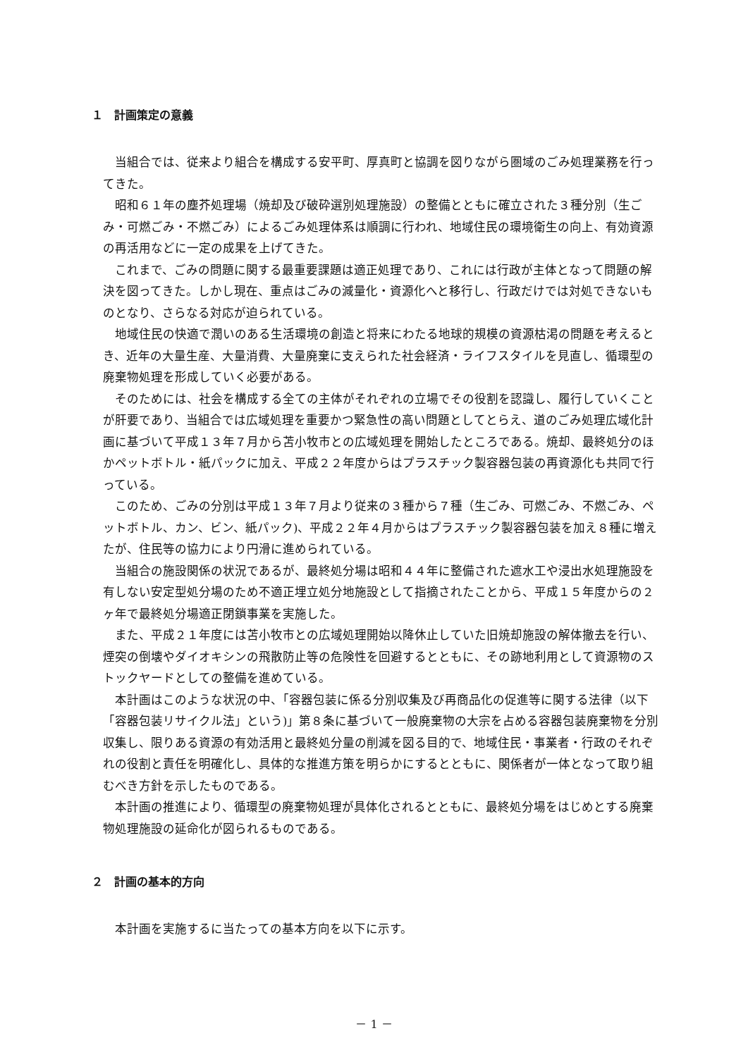１　計画策定の意義
当組合では、従来より組合を構成する安平町、厚真町と協調を図りながら圏域のごみ処理業務を行ってきた。
昭和６１年の塵芥処理場（焼却及び破砕選別処理施設）の整備とともに確立された３種分別（生ごみ・可燃ごみ・不燃ごみ）によるごみ処理体系は順調に行われ、地域住民の環境衛生の向上、有効資源の再活用などに一定の成果を上げてきた。
これまで、ごみの問題に関する最重要課題は適正処理であり、これには行政が主体となって問題の解決を図ってきた。しかし現在、重点はごみの減量化・資源化へと移行し、行政だけでは対処できないものとなり、さらなる対応が迫られている。
地域住民の快適で潤いのある生活環境の創造と将来にわたる地球的規模の資源枯渇の問題を考えるとき、近年の大量生産、大量消費、大量廃棄に支えられた社会経済・ライフスタイルを見直し、循環型の廃棄物処理を形成していく必要がある。
そのためには、社会を構成する全ての主体がそれぞれの立場でその役割を認識し、履行していくことが肝要であり、当組合では広域処理を重要かつ緊急性の高い問題としてとらえ、道のごみ処理広域化計画に基づいて平成１３年７月から苫小牧市との広域処理を開始したところである。焼却、最終処分のほかペットボトル・紙パックに加え、平成２２年度からはプラスチック製容器包装の再資源化も共同で行っている。
このため、ごみの分別は平成１３年７月より従来の３種から７種（生ごみ、可燃ごみ、不燃ごみ、ペットボトル、カン、ビン、紙パック)、平成２２年４月からはプラスチック製容器包装を加え８種に増えたが、住民等の協力により円滑に進められている。
当組合の施設関係の状況であるが、最終処分場は昭和４４年に整備された遮水工や浸出水処理施設を有しない安定型処分場のため不適正埋立処分地施設として指摘されたことから、平成１５年度からの２ヶ年で最終処分場適正閉鎖事業を実施した。
また、平成２１年度には苫小牧市との広域処理開始以降休止していた旧焼却施設の解体撤去を行い、煙突の倒壊やダイオキシンの飛散防止等の危険性を回避するとともに、その跡地利用として資源物のストックヤードとしての整備を進めている。
本計画はこのような状況の中、「容器包装に係る分別収集及び再商品化の促進等に関する法律（以下「容器包装リサイクル法」という)」第８条に基づいて一般廃棄物の大宗を占める容器包装廃棄物を分別収集し、限りある資源の有効活用と最終処分量の削減を図る目的で、地域住民・事業者・行政のそれぞれの役割と責任を明確化し、具体的な推進方策を明らかにするとともに、関係者が一体となって取り組むべき方針を示したものである。
本計画の推進により、循環型の廃棄物処理が具体化されるとともに、最終処分場をはじめとする廃棄物処理施設の延命化が図られるものである。
２　計画の基本的方向
本計画を実施するに当たっての基本方向を以下に示す。
－ 1 －